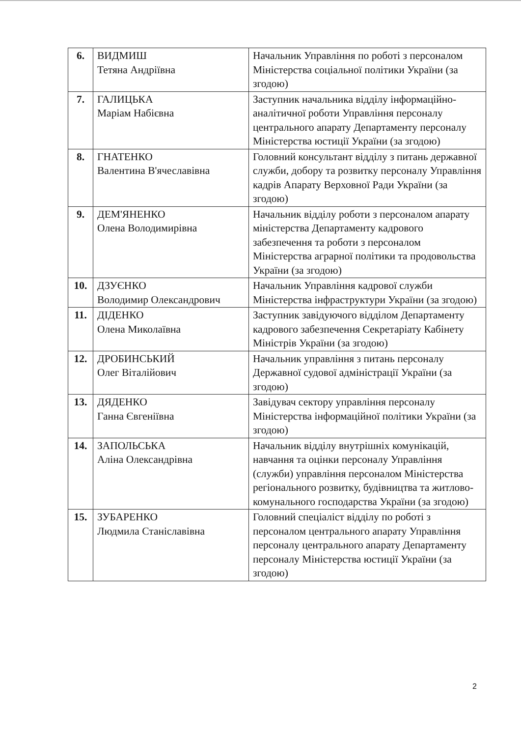| 6. | ВИДМИШ Тетяна Андріївна | Начальник Управління по роботі з персоналом Міністерства соціальної політики України (за згодою) |
| 7. | ГАЛИЦЬКА Маріам Набієвна | Заступник начальника відділу інформаційно-аналітичної роботи Управління персоналу центрального апарату Департаменту персоналу Міністерства юстиції України (за згодою) |
| 8. | ГНАТЕНКО Валентина В'ячеславівна | Головний консультант відділу з питань державної служби, добору та розвитку персоналу Управління кадрів Апарату Верховної Ради України (за згодою) |
| 9. | ДЕМ'ЯНЕНКО Олена Володимирівна | Начальник відділу роботи з персоналом апарату міністерства Департаменту кадрового забезпечення та роботи з персоналом Міністерства аграрної політики та продовольства України (за згодою) |
| 10. | ДЗУЄНКО Володимир Олександрович | Начальник Управління кадрової служби Міністерства інфраструктури України (за згодою) |
| 11. | ДІДЕНКО Олена Миколаївна | Заступник завідуючого відділом Департаменту кадрового забезпечення Секретаріату Кабінету Міністрів України (за згодою) |
| 12. | ДРОБИНСЬКИЙ Олег Віталійович | Начальник управління з питань персоналу Державної судової адміністрації України (за згодою) |
| 13. | ДЯДЕНКО Ганна Євгеніївна | Завідувач сектору управління персоналу Міністерства інформаційної політики України (за згодою) |
| 14. | ЗАПОЛЬСЬКА Аліна Олександрівна | Начальник відділу внутрішніх комунікацій, навчання та оцінки персоналу Управління (служби) управління персоналом Міністерства регіонального розвитку, будівництва та житлово-комунального господарства України (за згодою) |
| 15. | ЗУБАРЕНКО Людмила Станіславівна | Головний спеціаліст відділу по роботі з персоналом центрального апарату Управління персоналу центрального апарату Департаменту персоналу Міністерства юстиції України (за згодою) |
2